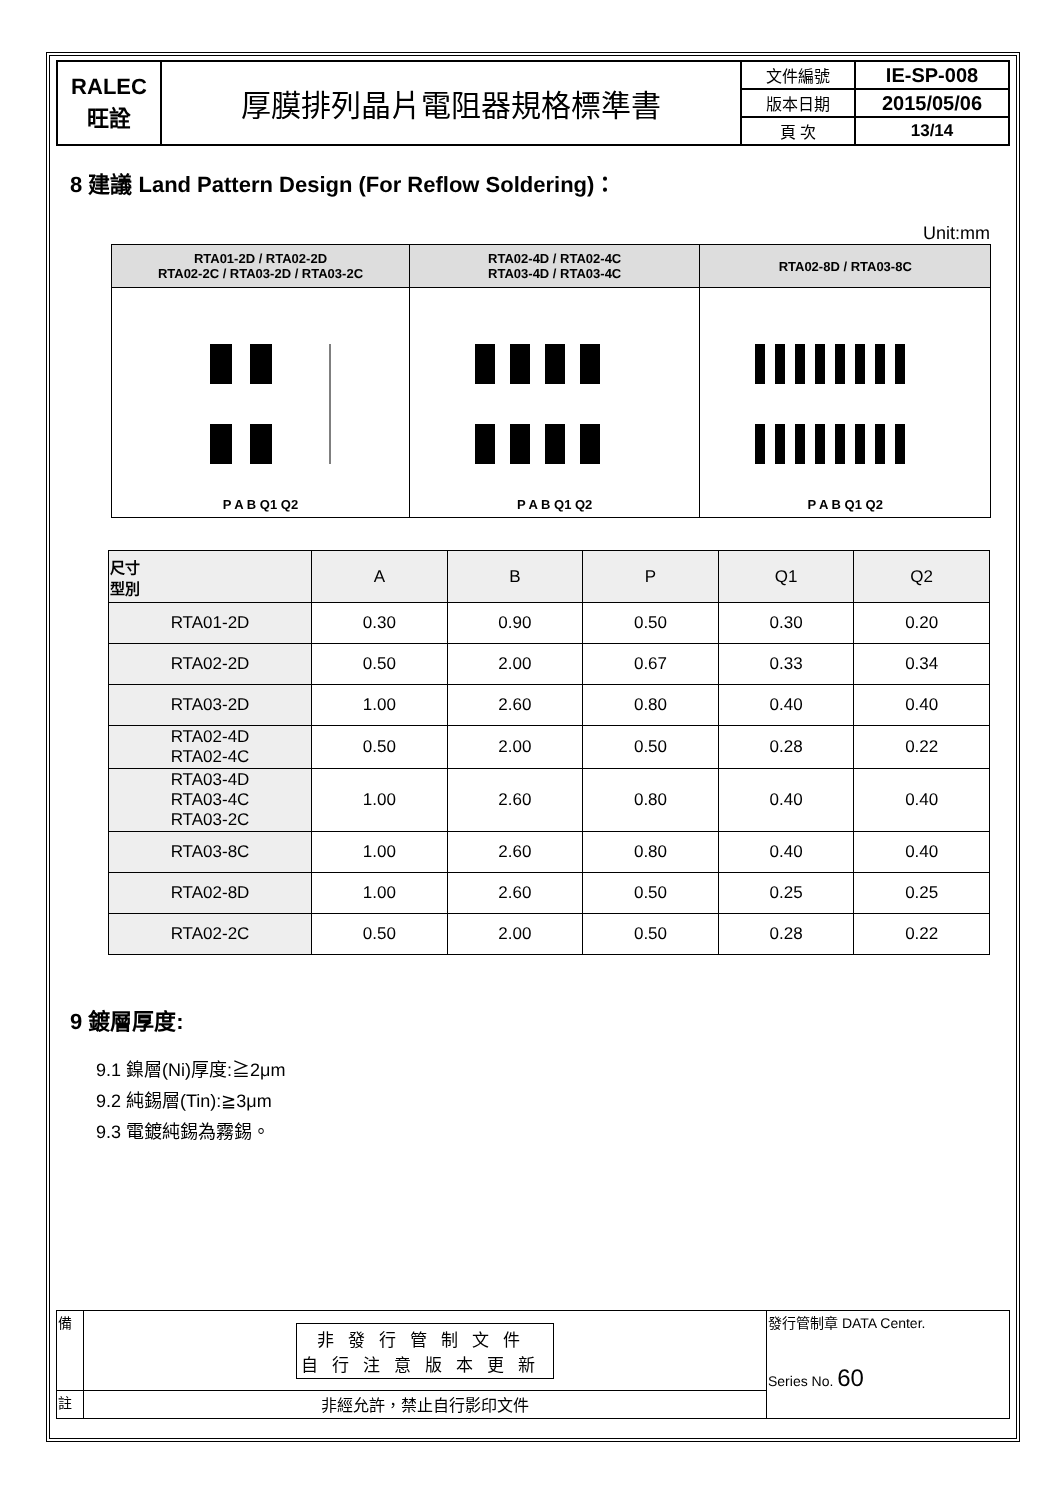| RALEC 旺詮 | 厚膜排列晶片電阻器規格標準書 | 文件編號 | IE-SP-008 |
| | | 版本日期 | 2015/05/06 |
| | | 頁 次 | 13/14 |
8 建議 Land Pattern Design (For Reflow Soldering)：
Unit:mm
| RTA01-2D / RTA02-2D RTA02-2C / RTA03-2D / RTA03-2C | RTA02-4D / RTA02-4C RTA03-4D / RTA03-4C | RTA02-8D / RTA03-8C |
| --- | --- | --- |
| P A B Q1 Q2 | P A B Q1 Q2 | P A B Q1 Q2 |
| 尺寸 型別 | A | B | P | Q1 | Q2 |
| --- | --- | --- | --- | --- | --- |
| RTA01-2D | 0.30 | 0.90 | 0.50 | 0.30 | 0.20 |
| RTA02-2D | 0.50 | 2.00 | 0.67 | 0.33 | 0.34 |
| RTA03-2D | 1.00 | 2.60 | 0.80 | 0.40 | 0.40 |
| RTA02-4D RTA02-4C | 0.50 | 2.00 | 0.50 | 0.28 | 0.22 |
| RTA03-4D RTA03-4C RTA03-2C | 1.00 | 2.60 | 0.80 | 0.40 | 0.40 |
| RTA03-8C | 1.00 | 2.60 | 0.80 | 0.40 | 0.40 |
| RTA02-8D | 1.00 | 2.60 | 0.50 | 0.25 | 0.25 |
| RTA02-2C | 0.50 | 2.00 | 0.50 | 0.28 | 0.22 |
9 鍍層厚度:
9.1 鎳層(Ni)厚度:≧2μm
9.2 純錫層(Tin):≧3μm
9.3 電鍍純錫為霧錫。
| 備 | 非發行管制文件 自行注意版本更新 | 發行管制章 DATA Center. Series No. 60 |
| 註 | 非經允許，禁止自行影印文件 | |